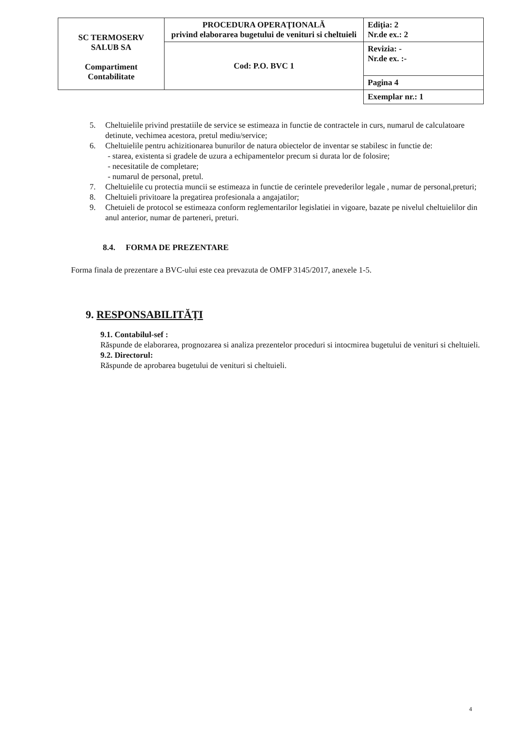| SC TERMOSERV SALUB SA Compartiment Contabilitate | PROCEDURA OPERAŢIONALĂ privind elaborarea bugetului de venituri si cheltuieli | Ediţia: 2 Nr.de ex.: 2 |
| | Cod: P.O. BVC 1 | Revizia: - Nr.de ex. :- |
| | | Pagina 4 |
| | | Exemplar nr.: 1 |
5. Cheltuielile privind prestatiile de service se estimeaza in functie de contractele in curs, numarul de calculatoare detinute, vechimea acestora, pretul mediu/service;
6. Cheltuielile pentru achizitionarea bunurilor de natura obiectelor de inventar se stabilesc in functie de:
- starea, existenta si gradele de uzura a echipamentelor precum si durata lor de folosire;
- necesitatile de completare;
- numarul de personal, pretul.
7. Cheltuielile cu protectia muncii se estimeaza in functie de cerintele prevederilor legale , numar de personal,preturi;
8. Cheltuieli privitoare la pregatirea profesionala a angajatilor;
9. Chetuieli de protocol se estimeaza conform reglementarilor legislatiei in vigoare, bazate pe nivelul cheltuielilor din anul anterior, numar de parteneri, preturi.
8.4. FORMA DE PREZENTARE
Forma finala de prezentare a BVC-ului este cea prevazuta de OMFP 3145/2017, anexele 1-5.
9. RESPONSABILITĂŢI
9.1. Contabilul-sef :
Răspunde de elaborarea, prognozarea si analiza prezentelor proceduri si intocmirea bugetului de venituri si cheltuieli.
9.2. Directorul:
Răspunde de aprobarea bugetului de venituri si cheltuieli.
4